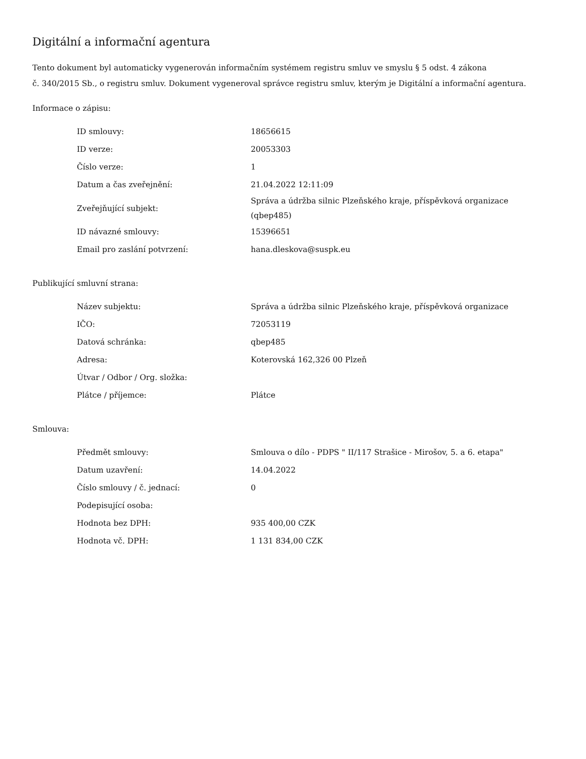Digitální a informační agentura
Tento dokument byl automaticky vygenerován informačním systémem registru smluv ve smyslu § 5 odst. 4 zákona
č. 340/2015 Sb., o registru smluv. Dokument vygeneroval správce registru smluv, kterým je Digitální a informační agentura.
Informace o zápisu:
| ID smlouvy: | 18656615 |
| ID verze: | 20053303 |
| Číslo verze: | 1 |
| Datum a čas zveřejnění: | 21.04.2022 12:11:09 |
| Zveřejňující subjekt: | Správa a údržba silnic Plzeňského kraje, příspěvková organizace (qbep485) |
| ID návazné smlouvy: | 15396651 |
| Email pro zaslání potvrzení: | hana.dleskova@suspk.eu |
Publikující smluvní strana:
| Název subjektu: | Správa a údržba silnic Plzeňského kraje, příspěvková organizace |
| IČO: | 72053119 |
| Datová schránka: | qbep485 |
| Adresa: | Koterovská 162,326 00 Plzeň |
| Útvar / Odbor / Org. složka: | |
| Plátce / příjemce: | Plátce |
Smlouva:
| Předmět smlouvy: | Smlouva o dílo - PDPS " II/117 Strašice - Mirošov, 5. a 6. etapa" |
| Datum uzavření: | 14.04.2022 |
| Číslo smlouvy / č. jednací: | 0 |
| Podepisující osoba: | |
| Hodnota bez DPH: | 935 400,00 CZK |
| Hodnota vč. DPH: | 1 131 834,00 CZK |